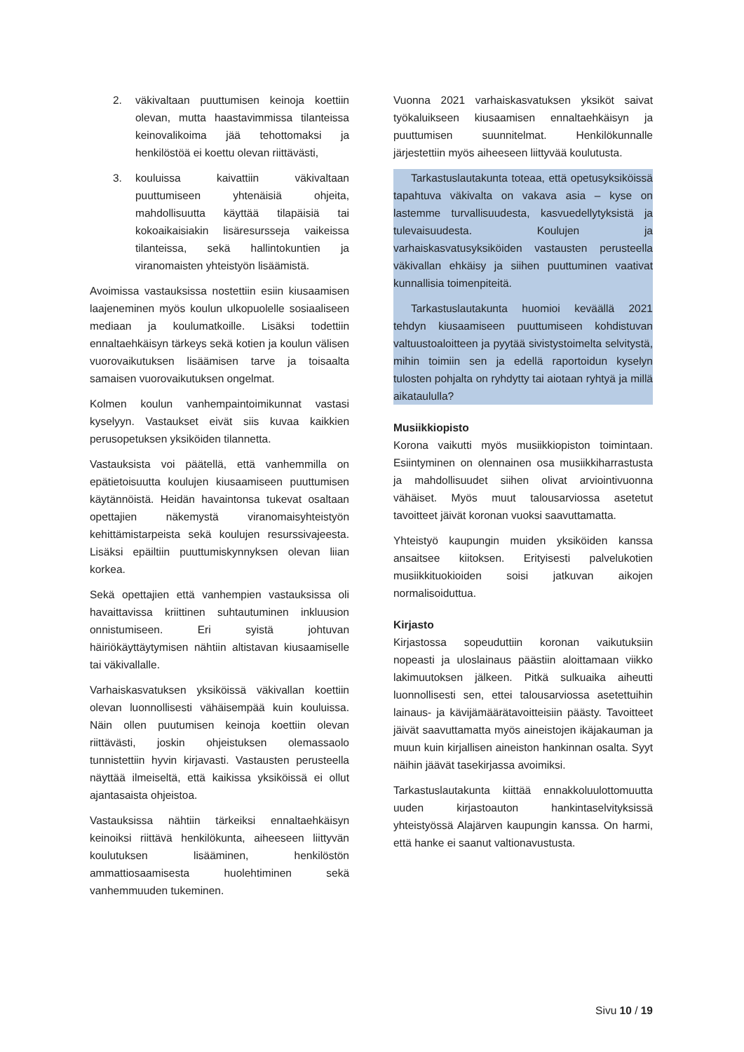2. väkivaltaan puuttumisen keinoja koettiin olevan, mutta haastavimmissa tilanteissa keinovalikoima jää tehottomaksi ja henkilöstöä ei koettu olevan riittävästi,
3. kouluissa kaivattiin väkivaltaan puuttumiseen yhtenäisiä ohjeita, mahdollisuutta käyttää tilapäisiä tai kokoaikaisiakin lisäresursseja vaikeissa tilanteissa, sekä hallintokuntien ja viranomaisten yhteistyön lisäämistä.
Avoimissa vastauksissa nostettiin esiin kiusaamisen laajeneminen myös koulun ulkopuolelle sosiaaliseen mediaan ja koulumatkoille. Lisäksi todettiin ennaltaehkäisyn tärkeys sekä kotien ja koulun välisen vuorovaikutuksen lisäämisen tarve ja toisaalta samaisen vuorovaikutuksen ongelmat.
Kolmen koulun vanhempaintoimikunnat vastasi kyselyyn. Vastaukset eivät siis kuvaa kaikkien perusopetuksen yksiköiden tilannetta.
Vastauksista voi päätellä, että vanhemmilla on epätietoisuutta koulujen kiusaamiseen puuttumisen käytännöistä. Heidän havaintonsa tukevat osaltaan opettajien näkemystä viranomaisyhteistyön kehittämistarpeista sekä koulujen resurssivajeesta. Lisäksi epäiltiin puuttumiskynnyksen olevan liian korkea.
Sekä opettajien että vanhempien vastauksissa oli havaittavissa kriittinen suhtautuminen inkluusion onnistumiseen. Eri syistä johtuvan häiriökäyttäytymisen nähtiin altistavan kiusaamiselle tai väkivallalle.
Varhaiskasvatuksen yksiköissä väkivallan koettiin olevan luonnollisesti vähäisempää kuin kouluissa. Näin ollen puutumisen keinoja koettiin olevan riittävästi, joskin ohjeistuksen olemassaolo tunnistettiin hyvin kirjavasti. Vastausten perusteella näyttää ilmeiseltä, että kaikissa yksiköissä ei ollut ajantasaista ohjeistoa.
Vastauksissa nähtiin tärkeiksi ennaltaehkäisyn keinoiksi riittävä henkilökunta, aiheeseen liittyvän koulutuksen lisääminen, henkilöstön ammattiosaamisesta huolehtiminen sekä vanhemmuuden tukeminen.
Vuonna 2021 varhaiskasvatuksen yksiköt saivat työkaluikseen kiusaamisen ennaltaehkäisyn ja puuttumisen suunnitelmat. Henkilökunnalle järjestettiin myös aiheeseen liittyvää koulutusta.
Tarkastuslautakunta toteaa, että opetusyksiköissä tapahtuva väkivalta on vakava asia – kyse on lastemme turvallisuudesta, kasvuedellytyksistä ja tulevaisuudesta. Koulujen ja varhaiskasvatusyksiköiden vastausten perusteella väkivallan ehkäisy ja siihen puuttuminen vaativat kunnallisia toimenpiteitä.
Tarkastuslautakunta huomioi keväällä 2021 tehdyn kiusaamiseen puuttumiseen kohdistuvan valtuustoaloitteen ja pyytää sivistystoimelta selvitystä, mihin toimiin sen ja edellä raportoidun kyselyn tulosten pohjalta on ryhdytty tai aiotaan ryhtyä ja millä aikataululla?
Musiikkiopisto
Korona vaikutti myös musiikkiopiston toimintaan. Esiintyminen on olennainen osa musiikkiharrastusta ja mahdollisuudet siihen olivat arviointivuonna vähäiset. Myös muut talousarviossa asetetut tavoitteet jäivät koronan vuoksi saavuttamatta.
Yhteistyö kaupungin muiden yksiköiden kanssa ansaitsee kiitoksen. Erityisesti palvelukotien musiikkituokioiden soisi jatkuvan aikojen normalisoiduttua.
Kirjasto
Kirjastossa sopeuduttiin koronan vaikutuksiin nopeasti ja uloslainaus päästiin aloittamaan viikko lakimuutoksen jälkeen. Pitkä sulkuaika aiheutti luonnollisesti sen, ettei talousarviossa asetettuihin lainaus- ja kävijämäärätavoitteisiin päästy. Tavoitteet jäivät saavuttamatta myös aineistojen ikäjakauman ja muun kuin kirjallisen aineiston hankinnan osalta. Syyt näihin jäävät tasekirjassa avoimiksi.
Tarkastuslautakunta kiittää ennakkoluulottomuutta uuden kirjastoauton hankintaselvityksissä yhteistyössä Alajärven kaupungin kanssa. On harmi, että hanke ei saanut valtionavustusta.
Sivu 10 / 19